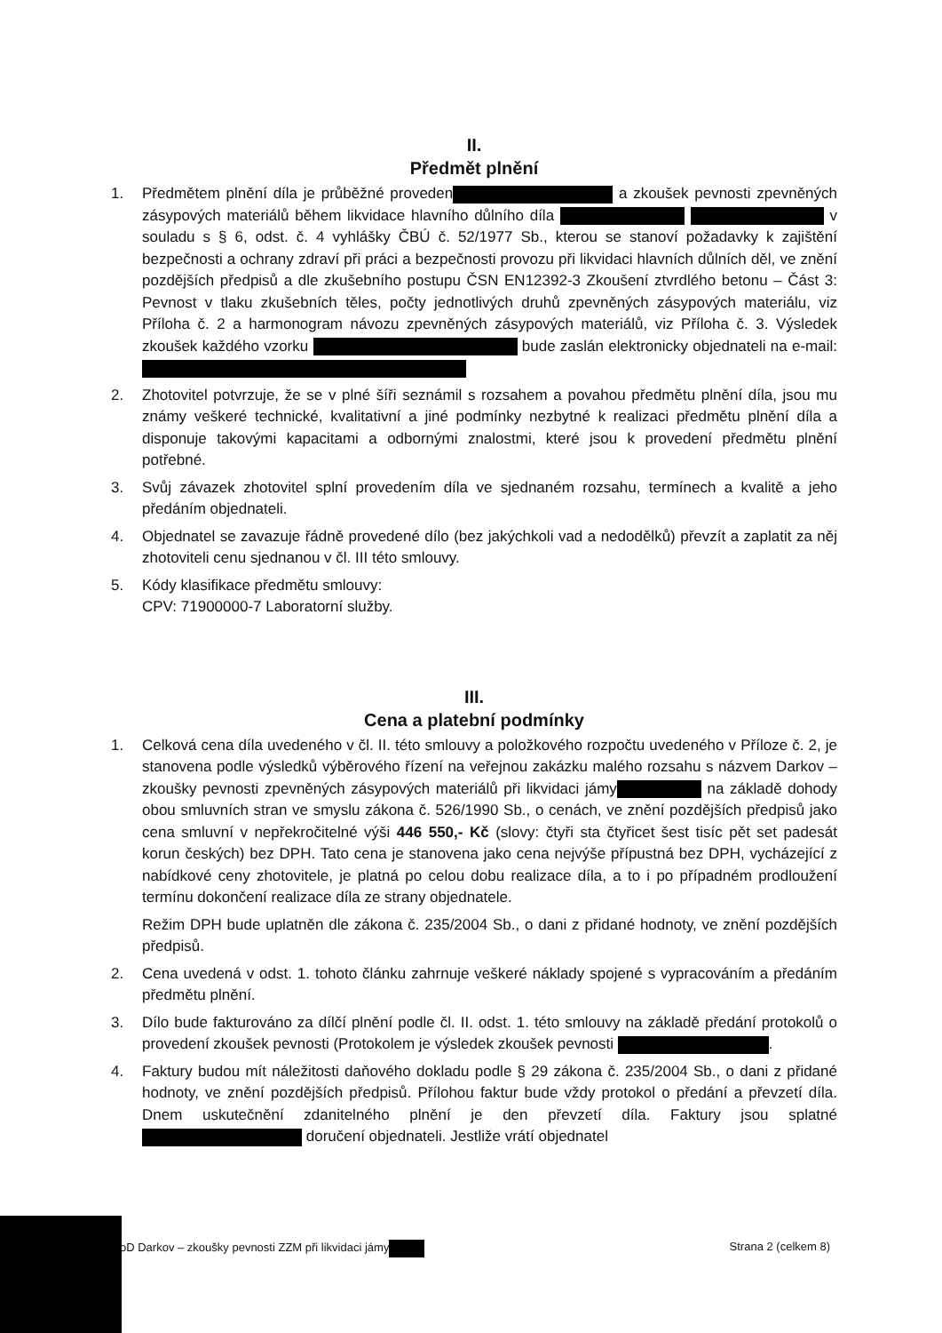II.
Předmět plnění
1. Předmětem plnění díla je průběžné proveden a zkoušek pevnosti zpevněných zásypových materiálů během likvidace hlavního důlního díla v souladu s § 6, odst. č. 4 vyhlášky ČBÚ č. 52/1977 Sb., kterou se stanoví požadavky k zajištění bezpečnosti a ochrany zdraví při práci a bezpečnosti provozu při likvidaci hlavních důlních děl, ve znění pozdějších předpisů a dle zkušebního postupu ČSN EN12392-3 Zkoušení ztvrdlého betonu – Část 3: Pevnost v tlaku zkušebních těles, počty jednotlivých druhů zpevněných zásypových materiálu, viz Příloha č. 2 a harmonogram návozu zpevněných zásypových materiálů, viz Příloha č. 3. Výsledek zkoušek každého vzorku bude zaslán elektronicky objednateli na e-mail:
2. Zhotovitel potvrzuje, že se v plné šíři seznámil s rozsahem a povahou předmětu plnění díla, jsou mu známy veškeré technické, kvalitativní a jiné podmínky nezbytné k realizaci předmětu plnění díla a disponuje takovými kapacitami a odbornými znalostmi, které jsou k provedení předmětu plnění potřebné.
3. Svůj závazek zhotovitel splní provedením díla ve sjednaném rozsahu, termínech a kvalitě a jeho předáním objednateli.
4. Objednatel se zavazuje řádně provedené dílo (bez jakýchkoli vad a nedodělků) převzít a zaplatit za něj zhotoviteli cenu sjednanou v čl. III této smlouvy.
5. Kódy klasifikace předmětu smlouvy:
CPV: 71900000-7 Laboratorní služby.
III.
Cena a platební podmínky
1. Celková cena díla uvedeného v čl. II. této smlouvy a položkového rozpočtu uvedeného v Příloze č. 2, je stanovena podle výsledků výběrového řízení na veřejnou zakázku malého rozsahu s názvem Darkov – zkoušky pevnosti zpevněných zásypových materiálů při likvidaci jámy na základě dohody obou smluvních stran ve smyslu zákona č. 526/1990 Sb., o cenách, ve znění pozdějších předpisů jako cena smluvní v nepřekročitelné výši 446 550,- Kč (slovy: čtyři sta čtyřicet šest tisíc pět set padesát korun českých) bez DPH. Tato cena je stanovena jako cena nejvýše přípustná bez DPH, vycházející z nabídkové ceny zhotovitele, je platná po celou dobu realizace díla, a to i po případném prodloužení termínu dokončení realizace díla ze strany objednatele.
Režim DPH bude uplatněn dle zákona č. 235/2004 Sb., o dani z přidané hodnoty, ve znění pozdějších předpisů.
2. Cena uvedená v odst. 1. tohoto článku zahrnuje veškeré náklady spojené s vypracováním a předáním předmětu plnění.
3. Dílo bude fakturováno za dílčí plnění podle čl. II. odst. 1. této smlouvy na základě předání protokolů o provedení zkoušek pevnosti (Protokolem je výsledek zkoušek pevnosti .
4. Faktury budou mít náležitosti daňového dokladu podle § 29 zákona č. 235/2004 Sb., o dani z přidané hodnoty, ve znění pozdějších předpisů. Přílohou faktur bude vždy protokol o předání a převzetí díla. Dnem uskutečnění zdanitelného plnění je den převzetí díla. Faktury jsou splatné doručení objednateli. Jestliže vrátí objednatel
oD Darkov – zkoušky pevnosti ZZM při likvidaci jámy Strana 2 (celkem 8)